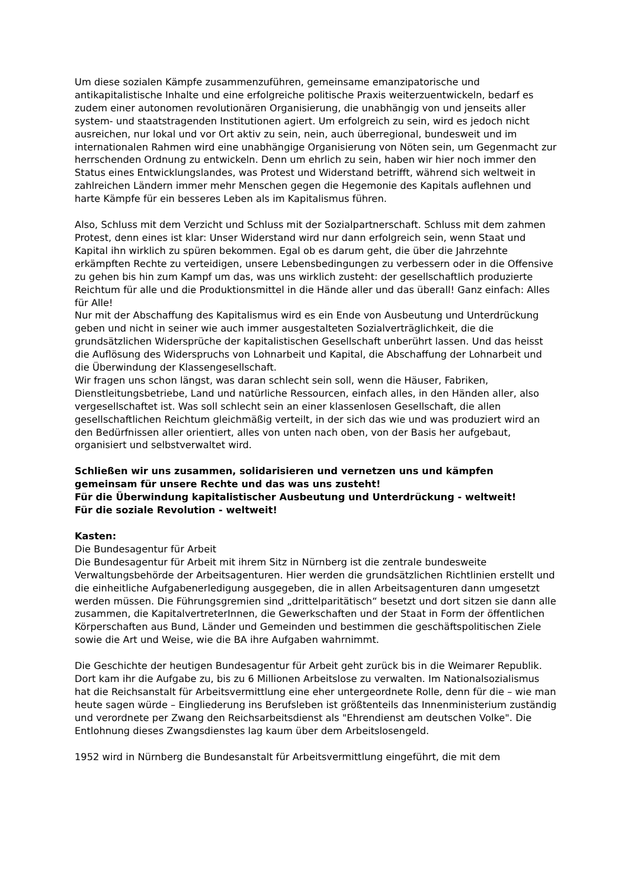Um diese sozialen Kämpfe zusammenzuführen, gemeinsame emanzipatorische und antikapitalistische Inhalte und eine erfolgreiche politische Praxis weiterzuentwickeln, bedarf es zudem einer autonomen revolutionären Organisierung, die unabhängig von und jenseits aller system- und staatstragenden Institutionen agiert. Um erfolgreich zu sein, wird es jedoch nicht ausreichen, nur lokal und vor Ort aktiv zu sein, nein, auch überregional, bundesweit und im internationalen Rahmen wird eine unabhängige Organisierung von Nöten sein, um Gegenmacht zur herrschenden Ordnung zu entwickeln. Denn um ehrlich zu sein, haben wir hier noch immer den Status eines Entwicklungslandes, was Protest und Widerstand betrifft, während sich weltweit in zahlreichen Ländern immer mehr Menschen gegen die Hegemonie des Kapitals auflehnen und harte Kämpfe für ein besseres Leben als im Kapitalismus führen.
Also, Schluss mit dem Verzicht und Schluss mit der Sozialpartnerschaft. Schluss mit dem zahmen Protest, denn eines ist klar: Unser Widerstand wird nur dann erfolgreich sein, wenn Staat und Kapital ihn wirklich zu spüren bekommen. Egal ob es darum geht, die über die Jahrzehnte erkämpften Rechte zu verteidigen, unsere Lebensbedingungen zu verbessern oder in die Offensive zu gehen bis hin zum Kampf um das, was uns wirklich zusteht: der gesellschaftlich produzierte Reichtum für alle und die Produktionsmittel in die Hände aller und das überall! Ganz einfach: Alles für Alle!
Nur mit der Abschaffung des Kapitalismus wird es ein Ende von Ausbeutung und Unterdrückung geben und nicht in seiner wie auch immer ausgestalteten Sozialverträglichkeit, die die grundsätzlichen Widersprüche der kapitalistischen Gesellschaft unberührt lassen. Und das heisst die Auflösung des Widerspruchs von Lohnarbeit und Kapital, die Abschaffung der Lohnarbeit und die Überwindung der Klassengesellschaft.
Wir fragen uns schon längst, was daran schlecht sein soll, wenn die Häuser, Fabriken, Dienstleitungsbetriebe, Land und natürliche Ressourcen, einfach alles, in den Händen aller, also vergesellschaftet ist. Was soll schlecht sein an einer klassenlosen Gesellschaft, die allen gesellschaftlichen Reichtum gleichmäßig verteilt, in der sich das wie und was produziert wird an den Bedürfnissen aller orientiert, alles von unten nach oben, von der Basis her aufgebaut, organisiert und selbstverwaltet wird.
Schließen wir uns zusammen, solidarisieren und vernetzen uns und kämpfen gemeinsam für unsere Rechte und das was uns zusteht!
Für die Überwindung kapitalistischer Ausbeutung und Unterdrückung - weltweit!
Für die soziale Revolution - weltweit!
Kasten:
Die Bundesagentur für Arbeit
Die Bundesagentur für Arbeit mit ihrem Sitz in Nürnberg ist die zentrale bundesweite Verwaltungsbehörde der Arbeitsagenturen. Hier werden die grundsätzlichen Richtlinien erstellt und die einheitliche Aufgabenerledigung ausgegeben, die in allen Arbeitsagenturen dann umgesetzt werden müssen. Die Führungsgremien sind „drittelparitätisch“ besetzt und dort sitzen sie dann alle zusammen, die KapitalvertreterInnen, die Gewerkschaften und der Staat in Form der öffentlichen Körperschaften aus Bund, Länder und Gemeinden und bestimmen die geschäftspolitischen Ziele sowie die Art und Weise, wie die BA ihre Aufgaben wahrnimmt.
Die Geschichte der heutigen Bundesagentur für Arbeit geht zurück bis in die Weimarer Republik. Dort kam ihr die Aufgabe zu, bis zu 6 Millionen Arbeitslose zu verwalten. Im Nationalsozialismus hat die Reichsanstalt für Arbeitsvermittlung eine eher untergeordnete Rolle, denn für die – wie man heute sagen würde – Eingliederung ins Berufsleben ist größtenteils das Innenministerium zuständig und verordnete per Zwang den Reichsarbeitsdienst als "Ehrendienst am deutschen Volke". Die Entlohnung dieses Zwangsdienstes lag kaum über dem Arbeitslosengeld.
1952 wird in Nürnberg die Bundesanstalt für Arbeitsvermittlung eingeführt, die mit dem